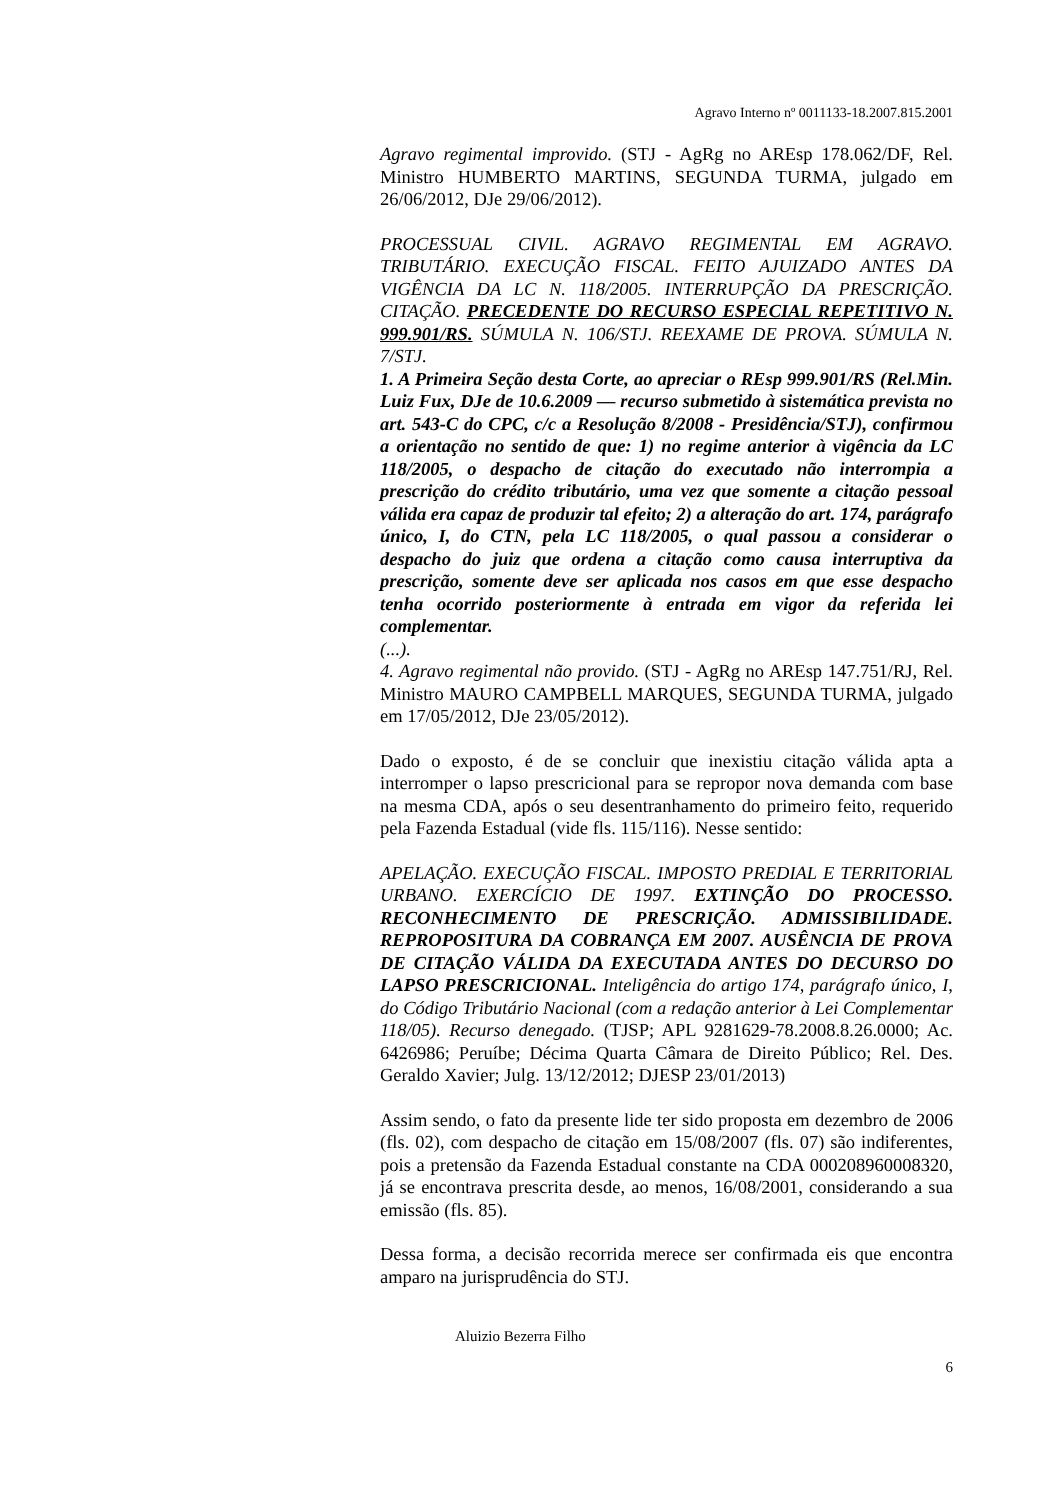Agravo Interno nº 0011133-18.2007.815.2001
Agravo regimental improvido. (STJ - AgRg no AREsp 178.062/DF, Rel. Ministro HUMBERTO MARTINS, SEGUNDA TURMA, julgado em 26/06/2012, DJe 29/06/2012).
PROCESSUAL CIVIL. AGRAVO REGIMENTAL EM AGRAVO. TRIBUTÁRIO. EXECUÇÃO FISCAL. FEITO AJUIZADO ANTES DA VIGÊNCIA DA LC N. 118/2005. INTERRUPÇÃO DA PRESCRIÇÃO. CITAÇÃO. PRECEDENTE DO RECURSO ESPECIAL REPETITIVO N. 999.901/RS. SÚMULA N. 106/STJ. REEXAME DE PROVA. SÚMULA N. 7/STJ.
1. A Primeira Seção desta Corte, ao apreciar o REsp 999.901/RS (Rel.Min. Luiz Fux, DJe de 10.6.2009 — recurso submetido à sistemática prevista no art. 543-C do CPC, c/c a Resolução 8/2008 - Presidência/STJ), confirmou a orientação no sentido de que: 1) no regime anterior à vigência da LC 118/2005, o despacho de citação do executado não interrompia a prescrição do crédito tributário, uma vez que somente a citação pessoal válida era capaz de produzir tal efeito; 2) a alteração do art. 174, parágrafo único, I, do CTN, pela LC 118/2005, o qual passou a considerar o despacho do juiz que ordena a citação como causa interruptiva da prescrição, somente deve ser aplicada nos casos em que esse despacho tenha ocorrido posteriormente à entrada em vigor da referida lei complementar.
(...).
4. Agravo regimental não provido. (STJ - AgRg no AREsp 147.751/RJ, Rel. Ministro MAURO CAMPBELL MARQUES, SEGUNDA TURMA, julgado em 17/05/2012, DJe 23/05/2012).
Dado o exposto, é de se concluir que inexistiu citação válida apta a interromper o lapso prescricional para se repropor nova demanda com base na mesma CDA, após o seu desentranhamento do primeiro feito, requerido pela Fazenda Estadual (vide fls. 115/116). Nesse sentido:
APELAÇÃO. EXECUÇÃO FISCAL. IMPOSTO PREDIAL E TERRITORIAL URBANO. EXERCÍCIO DE 1997. EXTINÇÃO DO PROCESSO. RECONHECIMENTO DE PRESCRIÇÃO. ADMISSIBILIDADE. REPROPOSITURA DA COBRANÇA EM 2007. AUSÊNCIA DE PROVA DE CITAÇÃO VÁLIDA DA EXECUTADA ANTES DO DECURSO DO LAPSO PRESCRICIONAL. Inteligência do artigo 174, parágrafo único, I, do Código Tributário Nacional (com a redação anterior à Lei Complementar 118/05). Recurso denegado. (TJSP; APL 9281629-78.2008.8.26.0000; Ac. 6426986; Peruíbe; Décima Quarta Câmara de Direito Público; Rel. Des. Geraldo Xavier; Julg. 13/12/2012; DJESP 23/01/2013)
Assim sendo, o fato da presente lide ter sido proposta em dezembro de 2006 (fls. 02), com despacho de citação em 15/08/2007 (fls. 07) são indiferentes, pois a pretensão da Fazenda Estadual constante na CDA 000208960008320, já se encontrava prescrita desde, ao menos, 16/08/2001, considerando a sua emissão (fls. 85).
Dessa forma, a decisão recorrida merece ser confirmada eis que encontra amparo na jurisprudência do STJ.
Aluizio Bezerra Filho
6